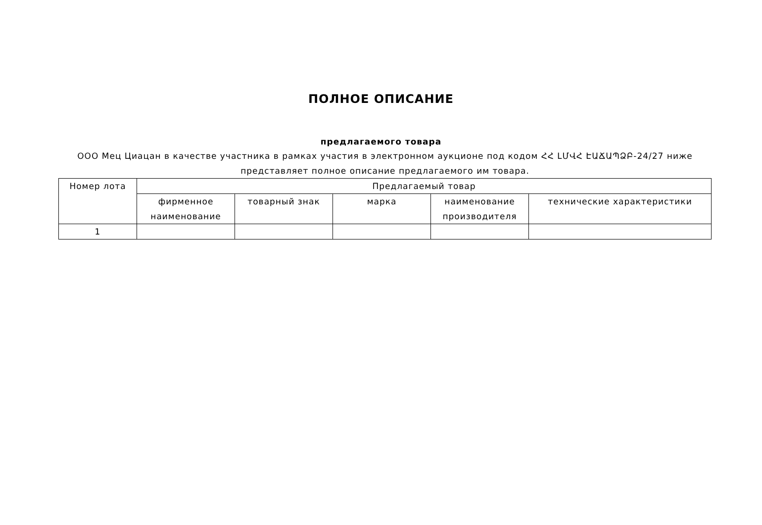ПОЛНОЕ ОПИСАНИЕ
предлагаемого товара
ООО Мец Циацан в качестве участника в рамках участия в электронном аукционе под кодом ՀՀ ԼՄՎՀ ԷԱՃԱՊՁԲ-24/27 ниже представляет полное описание предлагаемого им товара.
| Номер лота | Предлагаемый товар | | | | |
| --- | --- | --- | --- | --- | --- |
| | фирменное наименование | товарный знак | марка | наименование производителя | технические характеристики |
| 1 | | | | | |